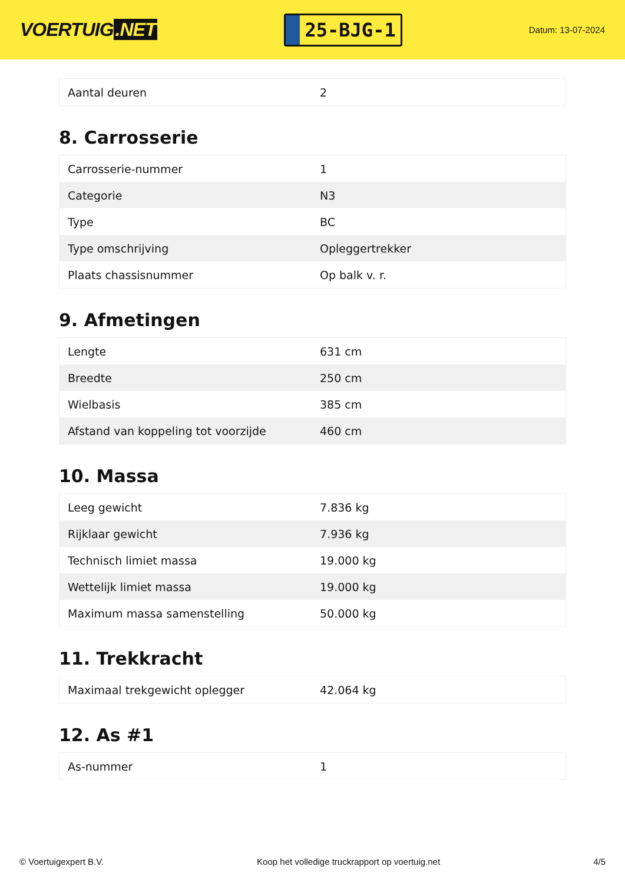VOERTUIG.NET
25-BJG-1
Datum: 13-07-2024
| Aantal deuren | 2 |
8. Carrosserie
| Carrosserie-nummer | 1 |
| Categorie | N3 |
| Type | BC |
| Type omschrijving | Opleggertrekker |
| Plaats chassisnummer | Op balk v. r. |
9. Afmetingen
| Lengte | 631 cm |
| Breedte | 250 cm |
| Wielbasis | 385 cm |
| Afstand van koppeling tot voorzijde | 460 cm |
10. Massa
| Leeg gewicht | 7.836 kg |
| Rijklaar gewicht | 7.936 kg |
| Technisch limiet massa | 19.000 kg |
| Wettelijk limiet massa | 19.000 kg |
| Maximum massa samenstelling | 50.000 kg |
11. Trekkracht
| Maximaal trekgewicht oplegger | 42.064 kg |
12. As #1
| As-nummer | 1 |
© Voertuigexpert B.V. Koop het volledige truckrapport op voertuig.net 4/5